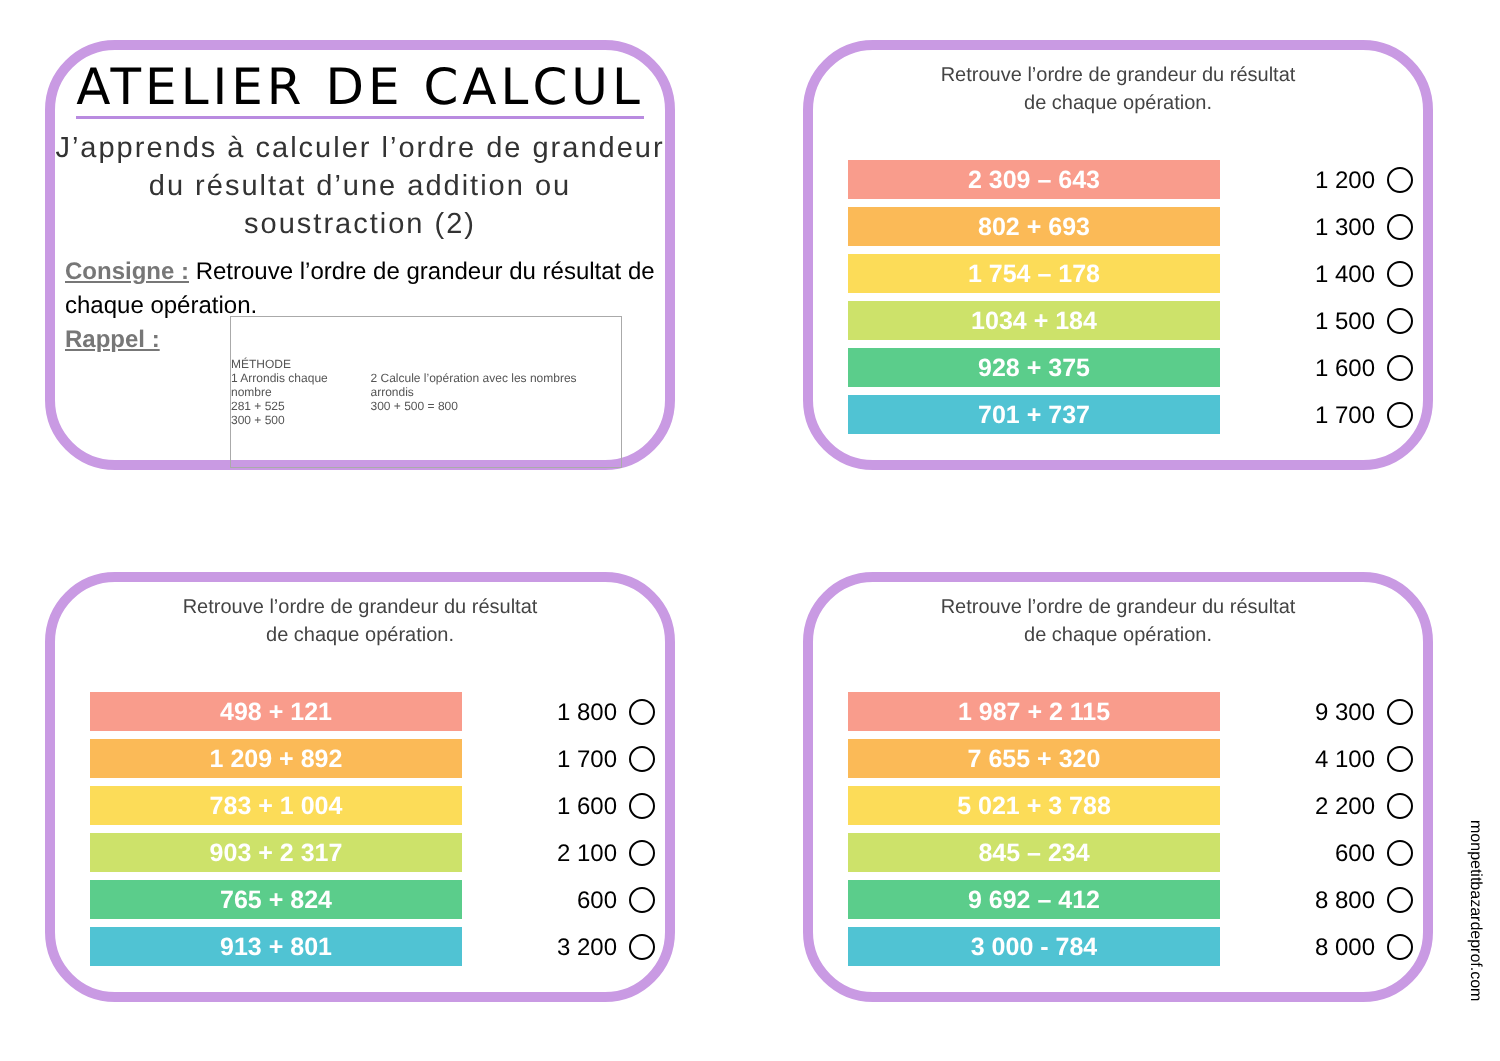ATELIER DE CALCUL
J’apprends à calculer l’ordre de grandeur du résultat d’une addition ou soustraction (2)
Consigne : Retrouve l’ordre de grandeur du résultat de chaque opération.
Rappel :
MÉTHODE
1 Arrondis chaque nombre
281 + 525
300 + 500
2 Calcule l’opération avec les nombres arrondis
300 + 500 = 800
Retrouve l’ordre de grandeur du résultat
de chaque opération.
2 309 – 643
1 200
802 + 693
1 300
1 754 – 178
1 400
1034 + 184
1 500
928 + 375
1 600
701 + 737
1 700
Retrouve l’ordre de grandeur du résultat
de chaque opération.
498 + 121
1 800
1 209 + 892
1 700
783 + 1 004
1 600
903 + 2 317
2 100
765 + 824
600
913 + 801
3 200
Retrouve l’ordre de grandeur du résultat
de chaque opération.
1 987 + 2 115
9 300
7 655 + 320
4 100
5 021 + 3 788
2 200
845 – 234
600
9 692 – 412
8 800
3 000 - 784
8 000
monpetitbazardeprof.com